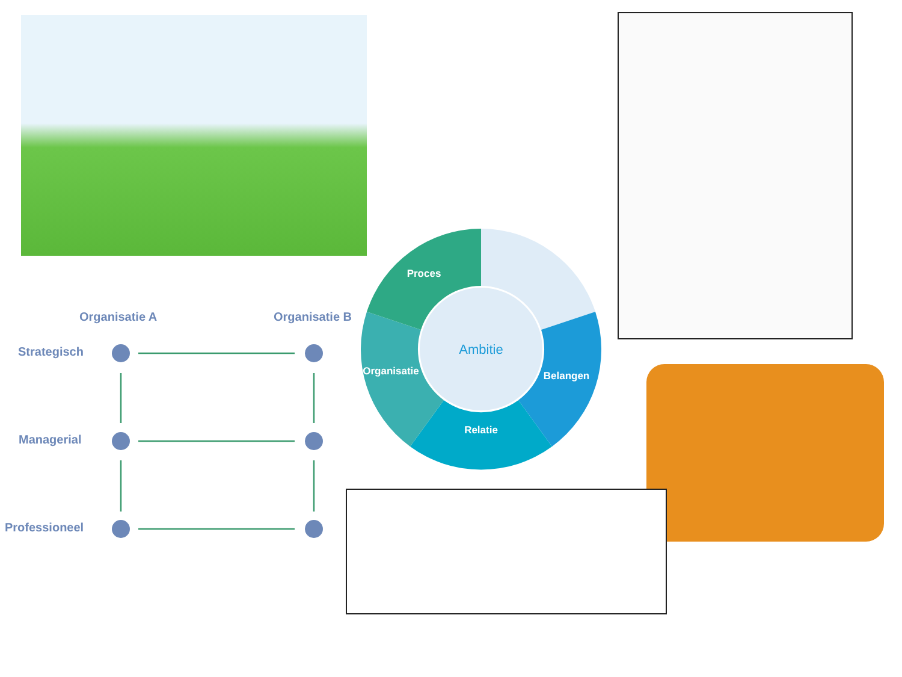Ambitie
Proces
Organisatie
Belangen
Relatie
Organisatie A Organisatie B
Strategisch
Managerial
Professioneel